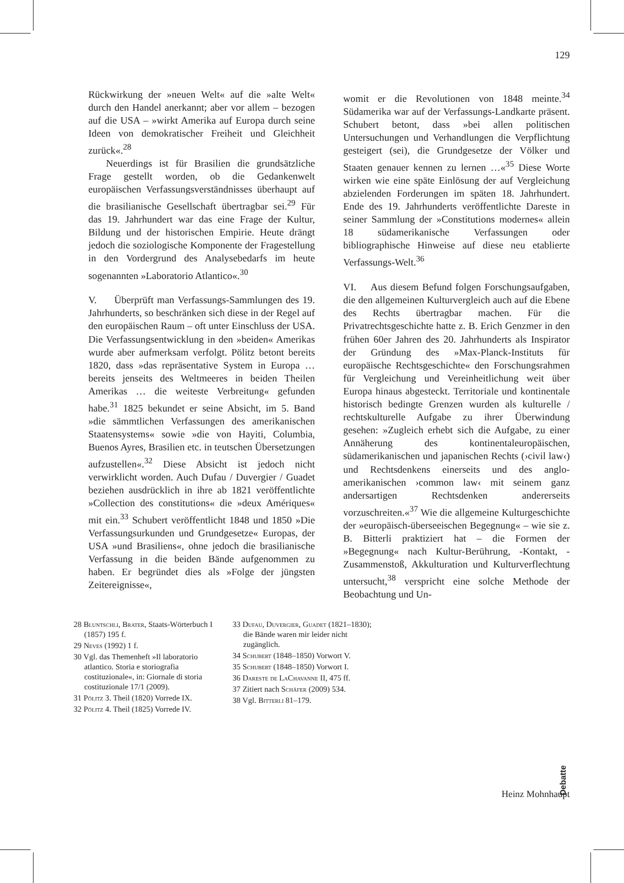129
Rückwirkung der »neuen Welt« auf die »alte Welt« durch den Handel anerkannt; aber vor allem – bezogen auf die USA – »wirkt Amerika auf Europa durch seine Ideen von demokratischer Freiheit und Gleichheit zurück«.<sup>28</sup>
Neuerdings ist für Brasilien die grundsätzliche Frage gestellt worden, ob die Gedankenwelt europäischen Verfassungsverständnisses überhaupt auf die brasilianische Gesellschaft übertragbar sei.<sup>29</sup> Für das 19. Jahrhundert war das eine Frage der Kultur, Bildung und der historischen Empirie. Heute drängt jedoch die soziologische Komponente der Fragestellung in den Vordergrund des Analysebedarfs im heute sogenannten »Laboratorio Atlantico«.<sup>30</sup>
V. Überprüft man Verfassungs-Sammlungen des 19. Jahrhunderts, so beschränken sich diese in der Regel auf den europäischen Raum – oft unter Einschluss der USA. Die Verfassungsentwicklung in den »beiden« Amerikas wurde aber aufmerksam verfolgt. Pölitz betont bereits 1820, dass »das repräsentative System in Europa … bereits jenseits des Weltmeeres in beiden Theilen Amerikas … die weiteste Verbreitung« gefunden habe.<sup>31</sup> 1825 bekundet er seine Absicht, im 5. Band »die sämmtlichen Verfassungen des amerikanischen Staatensystems« sowie »die von Hayiti, Columbia, Buenos Ayres, Brasilien etc. in teutschen Übersetzungen aufzustellen«.<sup>32</sup> Diese Absicht ist jedoch nicht verwirklicht worden. Auch Dufau / Duvergier / Guadet beziehen ausdrücklich in ihre ab 1821 veröffentlichte »Collection des constitutions« die »deux Amériques« mit ein.<sup>33</sup> Schubert veröffentlicht 1848 und 1850 »Die Verfassungsurkunden und Grundgesetze« Europas, der USA »und Brasiliens«, ohne jedoch die brasilianische Verfassung in die beiden Bände aufgenommen zu haben. Er begründet dies als »Folge der jüngsten Zeitereignisse«,
womit er die Revolutionen von 1848 meinte.<sup>34</sup> Südamerika war auf der Verfassungs-Landkarte präsent. Schubert betont, dass »bei allen politischen Untersuchungen und Verhandlungen die Verpflichtung gesteigert (sei), die Grundgesetze der Völker und Staaten genauer kennen zu lernen …«<sup>35</sup> Diese Worte wirken wie eine späte Einlösung der auf Vergleichung abzielenden Forderungen im späten 18. Jahrhundert. Ende des 19. Jahrhunderts veröffentlichte Dareste in seiner Sammlung der »Constitutions modernes« allein 18 südamerikanische Verfassungen oder bibliographische Hinweise auf diese neu etablierte Verfassungs-Welt.<sup>36</sup>
VI. Aus diesem Befund folgen Forschungsaufgaben, die den allgemeinen Kulturvergleich auch auf die Ebene des Rechts übertragbar machen. Für die Privatrechtsgeschichte hatte z. B. Erich Genzmer in den frühen 60er Jahren des 20. Jahrhunderts als Inspirator der Gründung des »Max-Planck-Instituts für europäische Rechtsgeschichte« den Forschungsrahmen für Vergleichung und Vereinheitlichung weit über Europa hinaus abgesteckt. Territoriale und kontinentale historisch bedingte Grenzen wurden als kulturelle / rechtskulturelle Aufgabe zu ihrer Überwindung gesehen: »Zugleich erhebt sich die Aufgabe, zu einer Annäherung des kontinentaleuropäischen, südamerikanischen und japanischen Rechts (›civil law‹) und Rechtsdenkens einerseits und des anglo-amerikanischen ›common law‹ mit seinem ganz andersartigen Rechtsdenken andererseits vorzuschreiten.«<sup>37</sup> Wie die allgemeine Kulturgeschichte der »europäisch-überseeischen Begegnung« – wie sie z. B. Bitterli praktiziert hat – die Formen der »Begegnung« nach Kultur-Berührung, -Kontakt, -Zusammenstoß, Akkulturation und Kulturverflechtung untersucht,<sup>38</sup> verspricht eine solche Methode der Beobachtung und Un-
28 Bluntschli, Brater, Staats-Wörterbuch I (1857) 195 f.
29 Neves (1992) 1 f.
30 Vgl. das Themenheft »Il laboratorio atlantico. Storia e storiografia costituzionale«, in: Giornale di storia costituzionale 17/1 (2009).
31 Pölitz 3. Theil (1820) Vorrede IX.
32 Pölitz 4. Theil (1825) Vorrede IV.
33 Dufau, Duvergier, Guadet (1821–1830); die Bände waren mir leider nicht zugänglich.
34 Schubert (1848–1850) Vorwort V.
35 Schubert (1848–1850) Vorwort I.
36 Dareste de LaChavanne II, 475 ff.
37 Zitiert nach Schäfer (2009) 534.
38 Vgl. Bitterli 81–179.
Debatte
Heinz Mohnhaupt